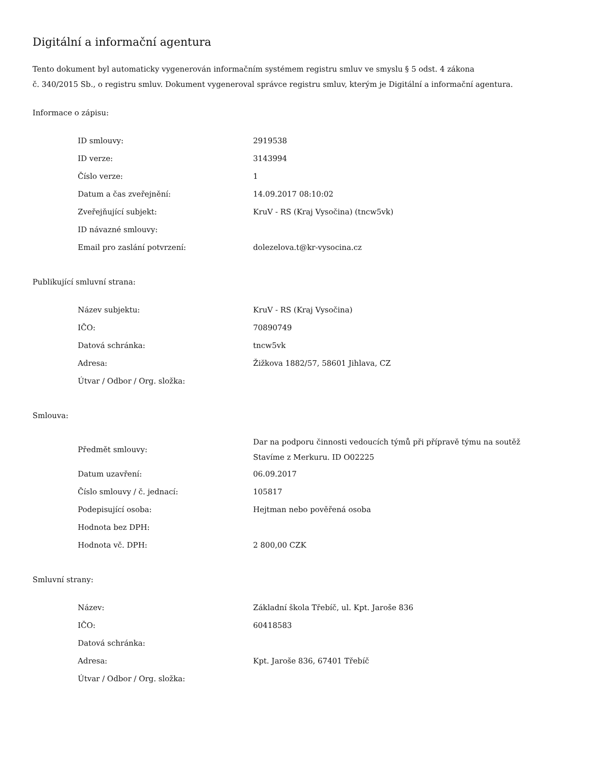Digitální a informační agentura
Tento dokument byl automaticky vygenerován informačním systémem registru smluv ve smyslu § 5 odst. 4 zákona
č. 340/2015 Sb., o registru smluv. Dokument vygeneroval správce registru smluv, kterým je Digitální a informační agentura.
Informace o zápisu:
| ID smlouvy: | 2919538 |
| ID verze: | 3143994 |
| Číslo verze: | 1 |
| Datum a čas zveřejnění: | 14.09.2017 08:10:02 |
| Zveřejňující subjekt: | KruV - RS (Kraj Vysočina) (tncw5vk) |
| ID návazné smlouvy: | |
| Email pro zaslání potvrzení: | dolezelova.t@kr-vysocina.cz |
Publikující smluvní strana:
| Název subjektu: | KruV - RS (Kraj Vysočina) |
| IČO: | 70890749 |
| Datová schránka: | tncw5vk |
| Adresa: | Žižkova 1882/57, 58601 Jihlava, CZ |
| Útvar / Odbor / Org. složka: | |
Smlouva:
| Předmět smlouvy: | Dar na podporu činnosti vedoucích týmů při přípravě týmu na soutěž Stavíme z Merkuru. ID O02225 |
| Datum uzavření: | 06.09.2017 |
| Číslo smlouvy / č. jednací: | 105817 |
| Podepisující osoba: | Hejtman nebo pověřená osoba |
| Hodnota bez DPH: | |
| Hodnota vč. DPH: | 2 800,00 CZK |
Smluvní strany:
| Název: | Základní škola Třebíč, ul. Kpt. Jaroše 836 |
| IČO: | 60418583 |
| Datová schránka: | |
| Adresa: | Kpt. Jaroše 836, 67401 Třebíč |
| Útvar / Odbor / Org. složka: | |